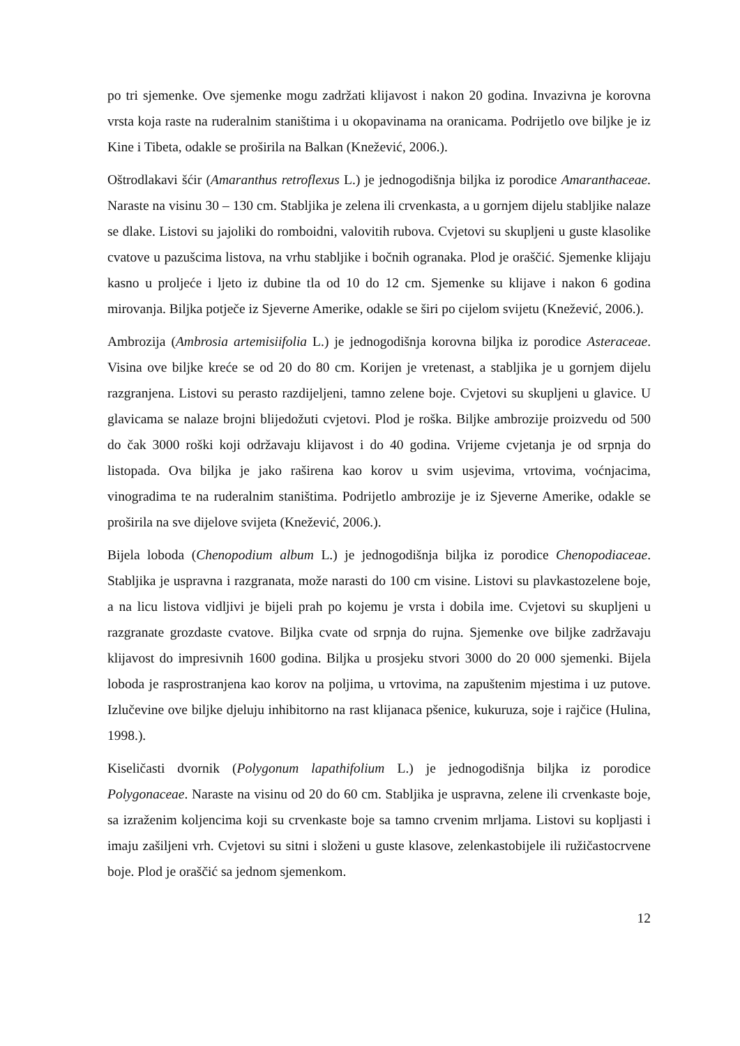po tri sjemenke. Ove sjemenke mogu zadržati klijavost i nakon 20 godina. Invazivna je korovna vrsta koja raste na ruderalnim staništima i u okopavinama na oranicama. Podrijetlo ove biljke je iz Kine i Tibeta, odakle se proširila na Balkan (Knežević, 2006.).
Oštrodlakavi šćir (Amaranthus retroflexus L.) je jednogodišnja biljka iz porodice Amaranthaceae. Naraste na visinu 30 – 130 cm. Stabljika je zelena ili crvenkasta, a u gornjem dijelu stabljike nalaze se dlake. Listovi su jajoliki do romboidni, valovitih rubova. Cvjetovi su skupljeni u guste klasolike cvatove u pazušcima listova, na vrhu stabljike i bočnih ogranaka. Plod je oraščić. Sjemenke klijaju kasno u proljeće i ljeto iz dubine tla od 10 do 12 cm. Sjemenke su klijave i nakon 6 godina mirovanja. Biljka potječe iz Sjeverne Amerike, odakle se širi po cijelom svijetu (Knežević, 2006.).
Ambrozija (Ambrosia artemisiifolia L.) je jednogodišnja korovna biljka iz porodice Asteraceae. Visina ove biljke kreće se od 20 do 80 cm. Korijen je vretenast, a stabljika je u gornjem dijelu razgranjena. Listovi su perasto razdijeljeni, tamno zelene boje. Cvjetovi su skupljeni u glavice. U glavicama se nalaze brojni blijedožuti cvjetovi. Plod je roška. Biljke ambrozije proizvedu od 500 do čak 3000 roški koji održavaju klijavost i do 40 godina. Vrijeme cvjetanja je od srpnja do listopada. Ova biljka je jako raširena kao korov u svim usjevima, vrtovima, voćnjacima, vinogradima te na ruderalnim staništima. Podrijetlo ambrozije je iz Sjeverne Amerike, odakle se proširila na sve dijelove svijeta (Knežević, 2006.).
Bijela loboda (Chenopodium album L.) je jednogodišnja biljka iz porodice Chenopodiaceae. Stabljika je uspravna i razgranata, može narasti do 100 cm visine. Listovi su plavkastozelene boje, a na licu listova vidljivi je bijeli prah po kojemu je vrsta i dobila ime. Cvjetovi su skupljeni u razgranate grozdaste cvatove. Biljka cvate od srpnja do rujna. Sjemenke ove biljke zadržavaju klijavost do impresivnih 1600 godina. Biljka u prosjeku stvori 3000 do 20 000 sjemenki. Bijela loboda je rasprostranjena kao korov na poljima, u vrtovima, na zapuštenim mjestima i uz putove. Izlučevine ove biljke djeluju inhibitorno na rast klijanaca pšenice, kukuruza, soje i rajčice (Hulina, 1998.).
Kiseličasti dvornik (Polygonum lapathifolium L.) je jednogodišnja biljka iz porodice Polygonaceae. Naraste na visinu od 20 do 60 cm. Stabljika je uspravna, zelene ili crvenkaste boje, sa izraženim koljencima koji su crvenkaste boje sa tamno crvenim mrljama. Listovi su kopljasti i imaju zašiljeni vrh. Cvjetovi su sitni i složeni u guste klasove, zelenkastobijele ili ružičastocrvene boje. Plod je oraščić sa jednom sjemenkom.
12